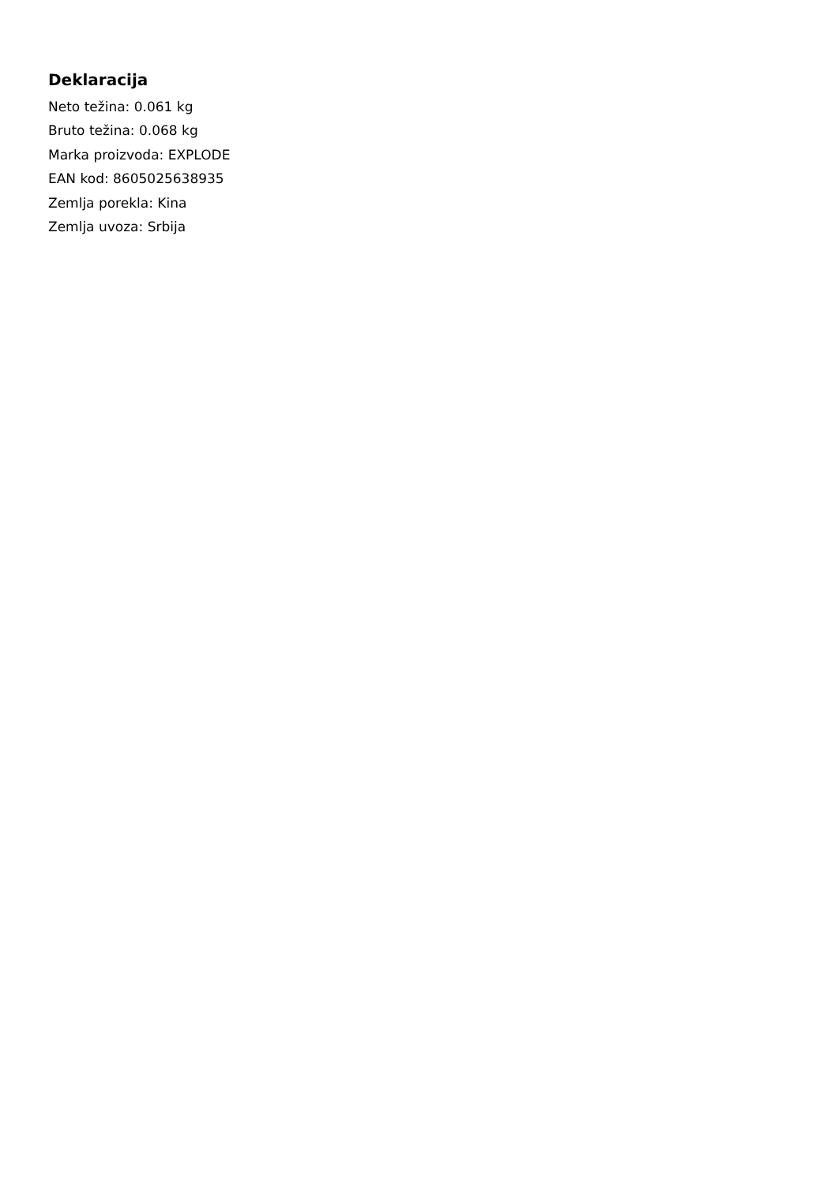Deklaracija
Neto težina: 0.061 kg
Bruto težina: 0.068 kg
Marka proizvoda: EXPLODE
EAN kod: 8605025638935
Zemlja porekla: Kina
Zemlja uvoza: Srbija